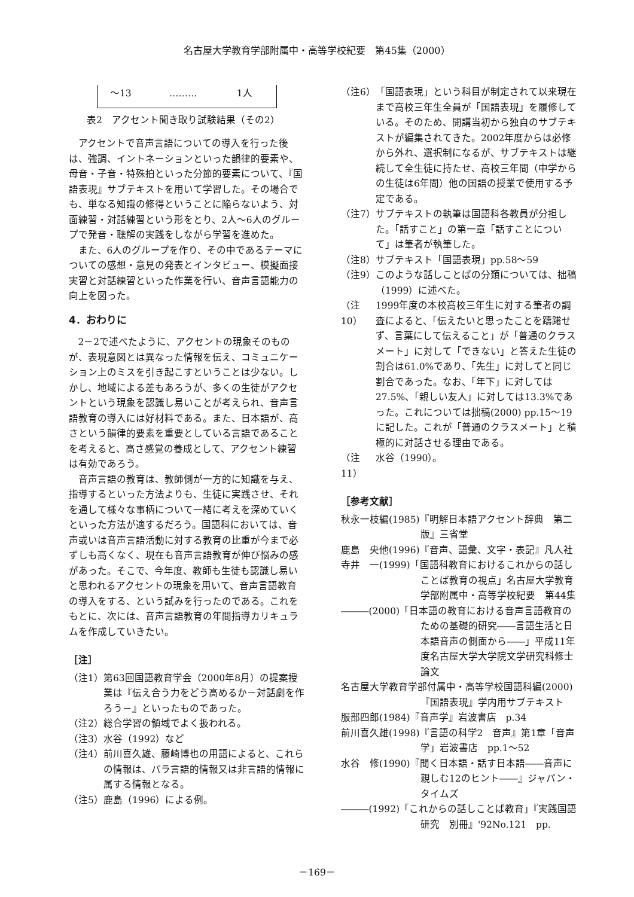名古屋大学教育学部附属中・高等学校紀要　第45集（2000）
| ～13 | ……… | 1人 |
表2　アクセント聞き取り試験結果（その2）
アクセントで音声言語についての導入を行った後は、強調、イントネーションといった韻律的要素や、母音・子音・特殊拍といった分節的要素について、『国語表現』サブテキストを用いて学習した。その場合でも、単なる知識の修得ということに陥らないよう、対面練習・対話練習という形をとり、2人～6人のグループで発音・聴解の実践をしながら学習を進めた。
また、6人のグループを作り、その中であるテーマについての感想・意見の発表とインタビュー、模擬面接実習と対話練習といった作業を行い、音声言語能力の向上を図った。
4．おわりに
2－2で述べたように、アクセントの現象そのものが、表現意図とは異なった情報を伝え、コミュニケーション上のミスを引き起こすということは少ない。しかし、地域による差もあろうが、多くの生徒がアクセントという現象を認識し易いことが考えられ、音声言語教育の導入には好材料である。また、日本語が、高さという韻律的要素を重要としている言語であることを考えると、高さ感覚の養成として、アクセント練習は有効であろう。
音声言語の教育は、教師側が一方的に知識を与え、指導するといった方法よりも、生徒に実践させ、それを通して様々な事柄について一緒に考えを深めていくといった方法が適するだろう。国語科においては、音声或いは音声言語活動に対する教育の比重が今まで必ずしも高くなく、現在も音声言語教育が伸び悩みの感があった。そこで、今年度、教師も生徒も認識し易いと思われるアクセントの現象を用いて、音声言語教育の導入をする、という試みを行ったのである。これをもとに、次には、音声言語教育の年間指導カリキュラムを作成していきたい。
［注］
（注1） 第63回国語教育学会（2000年8月）の提案授業は『伝え合う力をどう高めるか－対話劇を作ろう－』といったものであった。
（注2） 総合学習の領域でよく扱われる。
（注3） 水谷（1992）など
（注4） 前川喜久雄、藤崎博也の用語によると、これらの情報は、パラ言語的情報又は非言語的情報に属する情報となる。
（注5） 鹿島（1996）による例。
（注6） 「国語表現」という科目が制定されて以来現在まで高校三年生全員が「国語表現」を履修している。そのため、開講当初から独自のサブテキストが編集されてきた。2002年度からは必修から外れ、選択制になるが、サブテキストは継続して全生徒に持たせ、高校三年間（中学からの生徒は6年間）他の国語の授業で使用する予定である。
（注7） サブテキストの執筆は国語科各教員が分担した。「話すこと」の第一章「話すことについて」は筆者が執筆した。
（注8） サブテキスト「国語表現」pp.58～59
（注9） このような話しことばの分類については、拙稿（1999）に述べた。
（注10） 1999年度の本校高校三年生に対する筆者の調査によると、「伝えたいと思ったことを躊躇せず、言葉にして伝えること」が「普通のクラスメート」に対して「できない」と答えた生徒の割合は61.0%であり、「先生」に対してと同じ割合であった。なお、「年下」に対しては27.5%、「親しい友人」に対しては13.3%であった。これについては拙稿(2000) pp.15～19に記した。これが「普通のクラスメート」と積極的に対話させる理由である。
（注11） 水谷（1990）。
［参考文献］
秋永一枝編(1985)『明解日本語アクセント辞典　第二版』三省堂
鹿島　央他(1996)『音声、語彙、文字・表記』凡人社
寺井　一(1999)「国語科教育におけるこれからの話しことば教育の視点」名古屋大学教育学部附属中・高等学校紀要　第44集
―――(2000)「日本語の教育における音声言語教育のための基礎的研究――言語生活と日本語音声の側面から――」平成11年度名古屋大学大学院文学研究科修士論文
名古屋大学教育学部付属中・高等学校国語科編(2000)『国語表現』学内用サブテキスト
服部四郎(1984)『音声学』岩波書店　p.34
前川喜久雄(1998)『言語の科学2　音声』第1章「音声学」岩波書店　pp.1～52
水谷　修(1990)『聞く日本語・話す日本語――音声に親しむ12のヒント――』ジャパン・タイムズ
―――(1992)「これからの話しことば教育」『実践国語研究　別冊』'92No.121　pp.
－169－